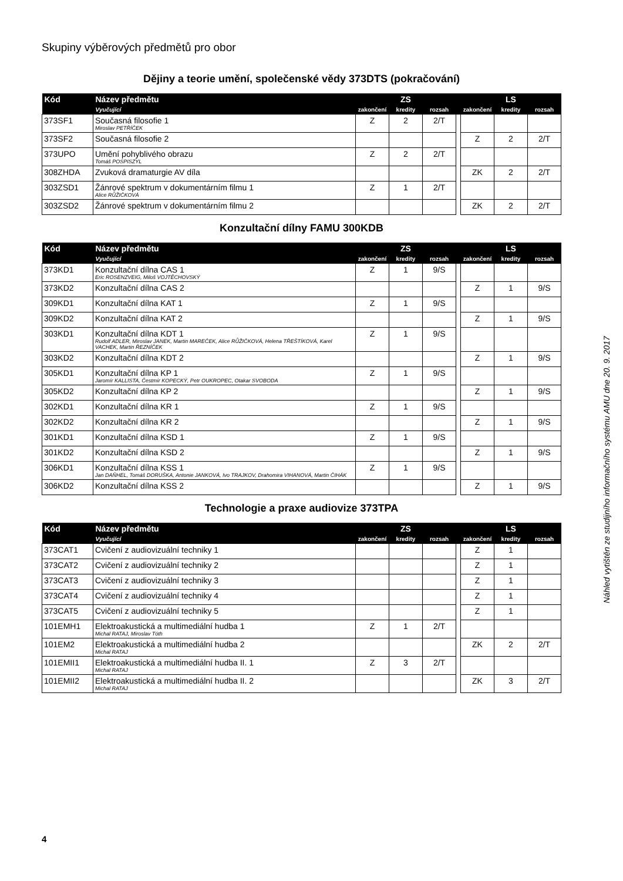Skupiny výběrových předmětů pro obor
Dějiny a teorie umění, společenské vědy 373DTS (pokračování)
| Kód | Název předmětu | ZS | | | | LS | | |
| --- | --- | --- | --- | --- | --- | --- | --- | --- |
| | Vyučující | zakončení | kredity | rozsah | | zakončení | kredity | rozsah |
| 373SF1 | Současná filosofie 1 Miroslav PETŘÍČEK | Z | 2 | 2/T | | | | |
| 373SF2 | Současná filosofie 2 | | | | | Z | 2 | 2/T |
| 373UPO | Umění pohyblivého obrazu Tomáš POSPISZYL | Z | 2 | 2/T | | | | |
| 308ZHDA | Zvuková dramaturgie AV díla | | | | | ZK | 2 | 2/T |
| 303ZSD1 | Žánrové spektrum v dokumentárním filmu 1 Alice RŮŽIČKOVÁ | Z | 1 | 2/T | | | | |
| 303ZSD2 | Žánrové spektrum v dokumentárním filmu 2 | | | | | ZK | 2 | 2/T |
Konzultační dílny FAMU 300KDB
| Kód | Název předmětu | ZS | | | | LS | | |
| --- | --- | --- | --- | --- | --- | --- | --- | --- |
| | Vyučující | zakončení | kredity | rozsah | | zakončení | kredity | rozsah |
| 373KD1 | Konzultační dílna CAS 1 Eric ROSENZVEIG, Miloš VOJTĚCHOVSKÝ | Z | 1 | 9/S | | | | |
| 373KD2 | Konzultační dílna CAS 2 | | | | | Z | 1 | 9/S |
| 309KD1 | Konzultační dílna KAT 1 | Z | 1 | 9/S | | | | |
| 309KD2 | Konzultační dílna KAT 2 | | | | | Z | 1 | 9/S |
| 303KD1 | Konzultační dílna KDT 1 Rudolf ADLER, Miroslav JANEK, Martin MAREČEK, Alice RŮŽIČKOVÁ, Helena TŘEŠTÍKOVÁ, Karel VACHEK, Martin ŘEZNÍČEK | Z | 1 | 9/S | | | | |
| 303KD2 | Konzultační dílna KDT 2 | | | | | Z | 1 | 9/S |
| 305KD1 | Konzultační dílna KP 1 Jaromír KALLISTA, Čestmír KOPECKÝ, Petr OUKROPEC, Otakar SVOBODA | Z | 1 | 9/S | | | | |
| 305KD2 | Konzultační dílna KP 2 | | | | | Z | 1 | 9/S |
| 302KD1 | Konzultační dílna KR 1 | Z | 1 | 9/S | | | | |
| 302KD2 | Konzultační dílna KR 2 | | | | | Z | 1 | 9/S |
| 301KD1 | Konzultační dílna KSD 1 | Z | 1 | 9/S | | | | |
| 301KD2 | Konzultační dílna KSD 2 | | | | | Z | 1 | 9/S |
| 306KD1 | Konzultační dílna KSS 1 Jan DAŇHEL, Tomáš DORUŠKA, Antonie JANKOVÁ, Ivo TRAJKOV, Drahomira VIHANOVÁ, Martin ČIHÁK | Z | 1 | 9/S | | | | |
| 306KD2 | Konzultační dílna KSS 2 | | | | | Z | 1 | 9/S |
Technologie a praxe audiovize 373TPA
| Kód | Název předmětu | ZS | | | | LS | | |
| --- | --- | --- | --- | --- | --- | --- | --- | --- |
| | Vyučující | zakončení | kredity | rozsah | | zakončení | kredity | rozsah |
| 373CAT1 | Cvičení z audiovizuální techniky 1 | | | | | Z | 1 | |
| 373CAT2 | Cvičení z audiovizuální techniky 2 | | | | | Z | 1 | |
| 373CAT3 | Cvičení z audiovizuální techniky 3 | | | | | Z | 1 | |
| 373CAT4 | Cvičení z audiovizuální techniky 4 | | | | | Z | 1 | |
| 373CAT5 | Cvičení z audiovizuální techniky 5 | | | | | Z | 1 | |
| 101EMH1 | Elektroakustická a multimediální hudba 1 Michal RATAJ, Miroslav Tóth | Z | 1 | 2/T | | | | |
| 101EM2 | Elektroakustická a multimediální hudba 2 Michal RATAJ | | | | | ZK | 2 | 2/T |
| 101EMII1 | Elektroakustická a multimediální hudba II. 1 Michal RATAJ | Z | 3 | 2/T | | | | |
| 101EMII2 | Elektroakustická a multimediální hudba II. 2 Michal RATAJ | | | | | ZK | 3 | 2/T |
Náhled vytištěn ze studijního informačního systému AMU dne 20. 9. 2017
4